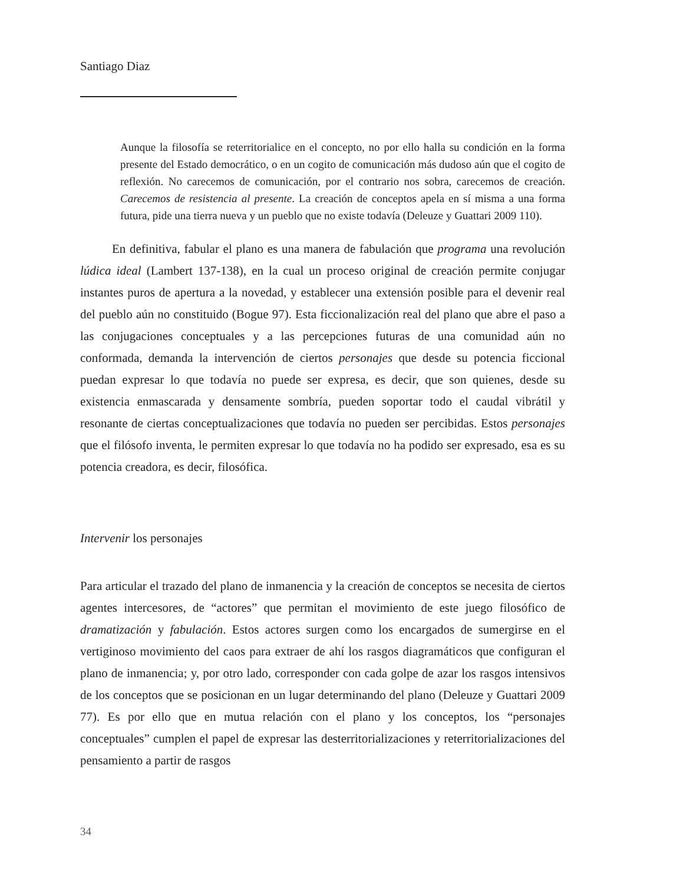Santiago Diaz
Aunque la filosofía se reterritorialice en el concepto, no por ello halla su condición en la forma presente del Estado democrático, o en un cogito de comunicación más dudoso aún que el cogito de reflexión. No carecemos de comunicación, por el contrario nos sobra, carecemos de creación. Carecemos de resistencia al presente. La creación de conceptos apela en sí misma a una forma futura, pide una tierra nueva y un pueblo que no existe todavía (Deleuze y Guattari 2009 110).
En definitiva, fabular el plano es una manera de fabulación que programa una revolución lúdica ideal (Lambert 137-138), en la cual un proceso original de creación permite conjugar instantes puros de apertura a la novedad, y establecer una extensión posible para el devenir real del pueblo aún no constituido (Bogue 97). Esta ficcionalización real del plano que abre el paso a las conjugaciones conceptuales y a las percepciones futuras de una comunidad aún no conformada, demanda la intervención de ciertos personajes que desde su potencia ficcional puedan expresar lo que todavía no puede ser expresa, es decir, que son quienes, desde su existencia enmascarada y densamente sombría, pueden soportar todo el caudal vibrátil y resonante de ciertas conceptualizaciones que todavía no pueden ser percibidas. Estos personajes que el filósofo inventa, le permiten expresar lo que todavía no ha podido ser expresado, esa es su potencia creadora, es decir, filosófica.
Intervenir los personajes
Para articular el trazado del plano de inmanencia y la creación de conceptos se necesita de ciertos agentes intercesores, de “actores” que permitan el movimiento de este juego filosófico de dramatización y fabulación. Estos actores surgen como los encargados de sumergirse en el vertiginoso movimiento del caos para extraer de ahí los rasgos diagramáticos que configuran el plano de inmanencia; y, por otro lado, corresponder con cada golpe de azar los rasgos intensivos de los conceptos que se posicionan en un lugar determinando del plano (Deleuze y Guattari 2009 77). Es por ello que en mutua relación con el plano y los conceptos, los “personajes conceptuales” cumplen el papel de expresar las desterritorializaciones y reterritorializaciones del pensamiento a partir de rasgos
34